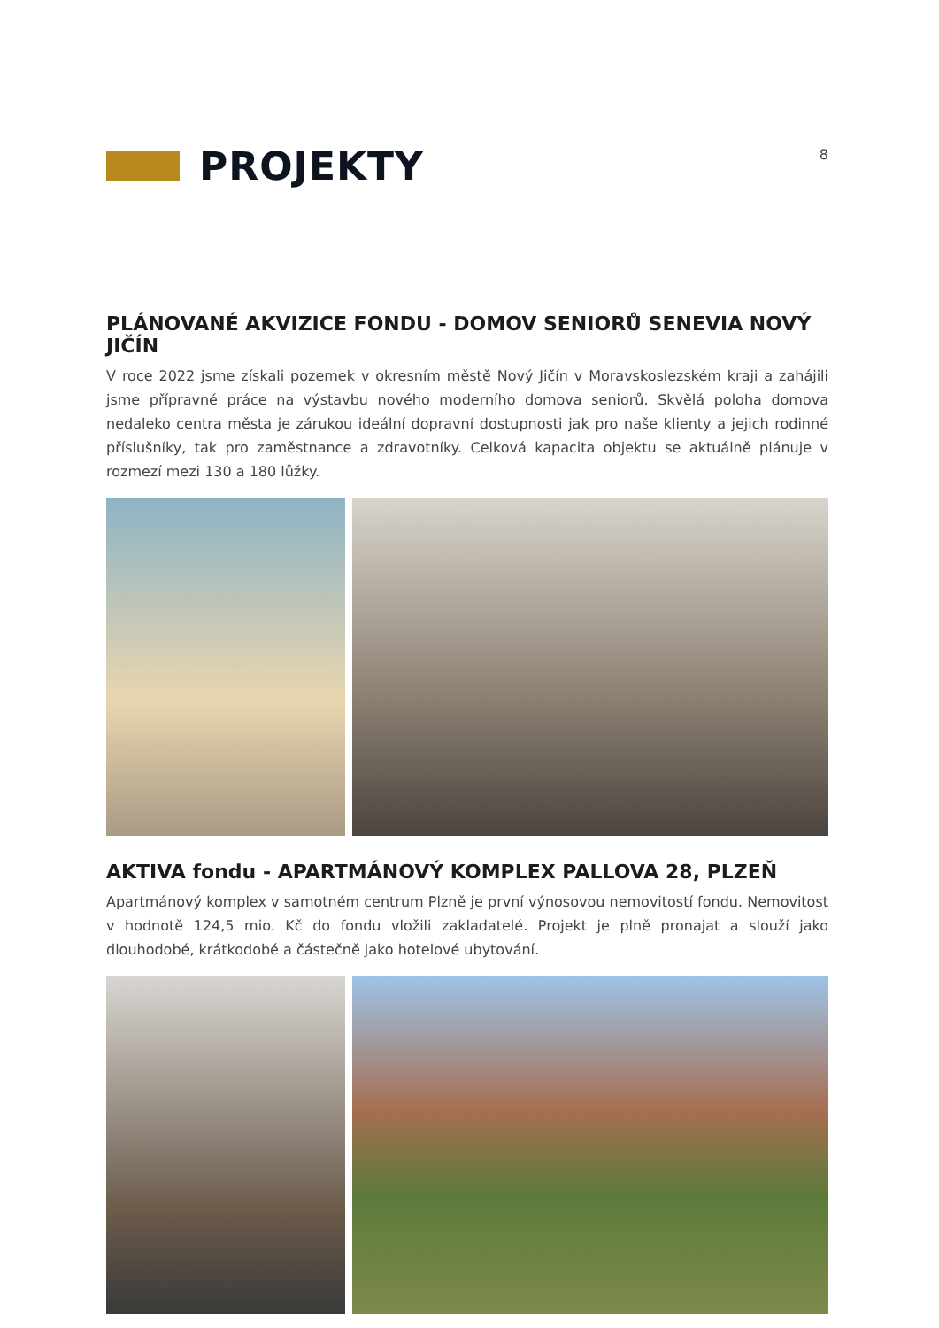PROJEKTY
8
PLÁNOVANÉ AKVIZICE FONDU - DOMOV SENIORŮ SENEVIA NOVÝ JIČÍN
V roce 2022 jsme získali pozemek v okresním městě Nový Jičín v Moravskoslezském kraji a zahájili jsme přípravné práce na výstavbu nového moderního domova seniorů. Skvělá poloha domova nedaleko centra města je zárukou ideální dopravní dostupnosti jak pro naše klienty a jejich rodinné příslušníky, tak pro zaměstnance a zdravotníky. Celková kapacita objektu se aktuálně plánuje v rozmezí mezi 130 a 180 lůžky.
AKTIVA fondu - APARTMÁNOVÝ KOMPLEX PALLOVA 28, PLZEŇ
Apartmánový komplex v samotném centrum Plzně je první výnosovou nemovitostí fondu. Nemovitost v hodnotě 124,5 mio. Kč do fondu vložili zakladatelé. Projekt je plně pronajat a slouží jako dlouhodobé, krátkodobé a částečně jako hotelové ubytování.